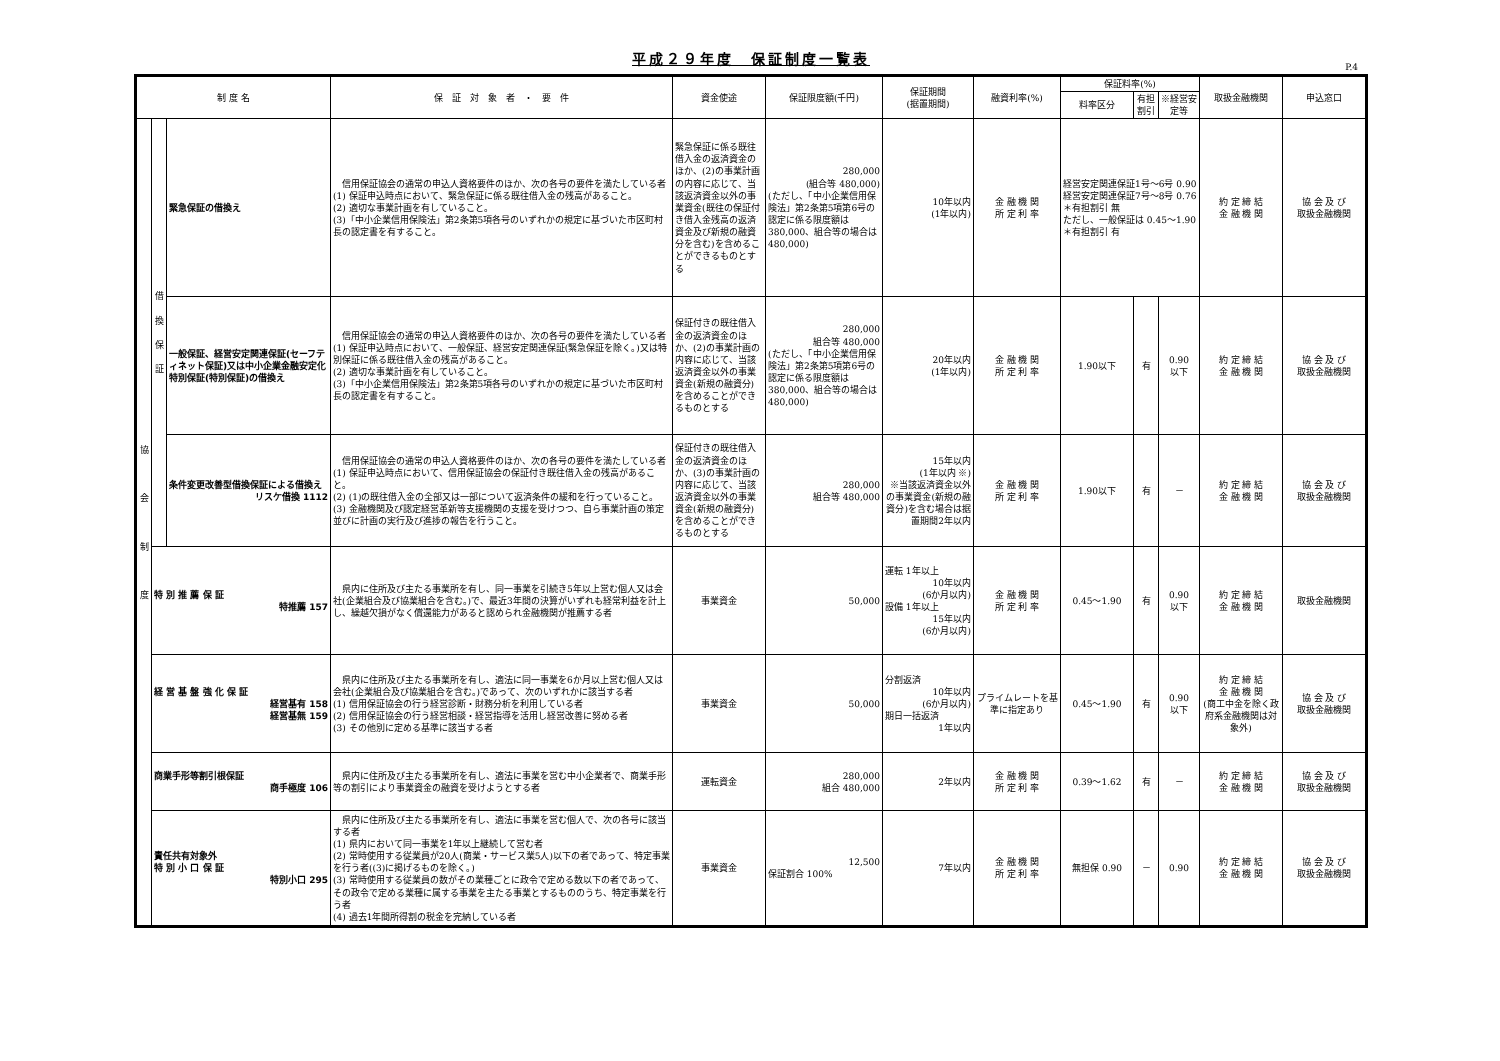平成２９年度　保証制度一覧表
P.4
| 制 度 名 | | | 保 証 対 象 者 ・ 要 件 | 資金使途 | 保証限度額(千円) | 保証期間 (据置期間) | 融資利率(%) | 保証料率(%) | | | 取扱金融機関 | 申込窓口 |
| --- | --- | --- | --- | --- | --- | --- | --- | --- | --- | --- | --- | --- |
| | | | | | | | | 料率区分 | 有担割引 | ※経営安定等 | | |
| 協 会 制 度 | 借 換 保 証 | 緊急保証の借換え | 信用保証協会の通常の申込人資格要件のほか、次の各号の要件を満たしている者 (1) 保証申込時点において、緊急保証に係る既往借入金の残高があること。 (2) 適切な事業計画を有していること。 (3)「中小企業信用保険法」第2条第5項各号のいずれかの規定に基づいた市区町村長の認定書を有すること。 | 緊急保証に係る既往借入金の返済資金のほか、(2)の事業計画の内容に応じて、当該返済資金以外の事業資金(既往の保証付き借入金残高の返済資金及び新規の融資分を含む)を含めることができるものとする | 280,000 (組合等 480,000) (ただし、「中小企業信用保険法」第2条第5項第6号の認定に係る限度額は380,000、組合等の場合は480,000) | 10年以内 (1年以内) | 金 融 機 関 所 定 利 率 | 経営安定関連保証1号～6号 0.90 経営安定関連保証7号～8号 0.76 ＊有担割引 無 ただし、一般保証は 0.45～1.90 ＊有担割引 有 | | | 約 定 締 結 金 融 機 関 | 協 会 及 び 取扱金融機関 |
| | | 一般保証、経営安定関連保証(セーフティネット保証)又は中小企業金融安定化特別保証(特別保証)の借換え | 信用保証協会の通常の申込人資格要件のほか、次の各号の要件を満たしている者 (1) 保証申込時点において、一般保証、経営安定関連保証(緊急保証を除く。)又は特別保証に係る既往借入金の残高があること。 (2) 適切な事業計画を有していること。 (3)「中小企業信用保険法」第2条第5項各号のいずれかの規定に基づいた市区町村長の認定書を有すること。 | 保証付きの既往借入金の返済資金のほか、(2)の事業計画の内容に応じて、当該返済資金以外の事業資金(新規の融資分)を含めることができるものとする | 280,000 組合等 480,000 (ただし、「中小企業信用保険法」第2条第5項第6号の認定に係る限度額は380,000、組合等の場合は480,000) | 20年以内 (1年以内) | 金 融 機 関 所 定 利 率 | 1.90以下 | 有 | 0.90 以下 | 約 定 締 結 金 融 機 関 | 協 会 及 び 取扱金融機関 |
| | | 条件変更改善型借換保証による借換え リスケ借換 1112 | 信用保証協会の通常の申込人資格要件のほか、次の各号の要件を満たしている者 (1) 保証申込時点において、信用保証協会の保証付き既往借入金の残高があること。 (2) (1)の既往借入金の全部又は一部について返済条件の緩和を行っていること。 (3) 金融機関及び認定経営革新等支援機関の支援を受けつつ、自ら事業計画の策定並びに計画の実行及び進捗の報告を行うこと。 | 保証付きの既往借入金の返済資金のほか、(3)の事業計画の内容に応じて、当該返済資金以外の事業資金(新規の融資分)を含めることができるものとする | 280,000 組合等 480,000 | 15年以内 (1年以内 ※) ※当該返済資金以外の事業資金(新規の融資分)を含む場合は据置期間2年以内 | 金 融 機 関 所 定 利 率 | 1.90以下 | 有 | － | 約 定 締 結 金 融 機 関 | 協 会 及 び 取扱金融機関 |
| | 特 別 推 薦 保 証 特推薦 157 | | 県内に住所及び主たる事業所を有し、同一事業を引続き5年以上営む個人又は会社(企業組合及び協業組合を含む。)で、最近3年間の決算がいずれも経常利益を計上し、繰越欠損がなく償還能力があると認められ金融機関が推薦する者 | 事業資金 | 50,000 | 運転 1年以上 10年以内 (6か月以内) 設備 1年以上 15年以内 (6か月以内) | 金 融 機 関 所 定 利 率 | 0.45～1.90 | 有 | 0.90 以下 | 約 定 締 結 金 融 機 関 | 取扱金融機関 |
| | 経 営 基 盤 強 化 保 証 経営基有 158 経営基無 159 | | 県内に住所及び主たる事業所を有し、適法に同一事業を6か月以上営む個人又は会社(企業組合及び協業組合を含む。)であって、次のいずれかに該当する者 (1) 信用保証協会の行う経営診断・財務分析を利用している者 (2) 信用保証協会の行う経営相談・経営指導を活用し経営改善に努める者 (3) その他別に定める基準に該当する者 | 事業資金 | 50,000 | 分割返済 10年以内 (6か月以内) 期日一括返済 1年以内 | プライムレートを基準に指定あり | 0.45～1.90 | 有 | 0.90 以下 | 約 定 締 結 金 融 機 関 (商工中金を除く政府系金融機関は対象外) | 協 会 及 び 取扱金融機関 |
| | 商業手形等割引根保証 商手極度 106 | | 県内に住所及び主たる事業所を有し、適法に事業を営む中小企業者で、商業手形等の割引により事業資金の融資を受けようとする者 | 運転資金 | 280,000 組合 480,000 | 2年以内 | 金 融 機 関 所 定 利 率 | 0.39～1.62 | 有 | － | 約 定 締 結 金 融 機 関 | 協 会 及 び 取扱金融機関 |
| | 責任共有対象外 特 別 小 口 保 証 特別小口 295 | | 県内に住所及び主たる事業所を有し、適法に事業を営む個人で、次の各号に該当する者 (1) 県内において同一事業を1年以上継続して営む者 (2) 常時使用する従業員が20人(商業・サービス業5人)以下の者であって、特定事業を行う者((3)に掲げるものを除く。) (3) 常時使用する従業員の数がその業種ごとに政令で定める数以下の者であって、その政令で定める業種に属する事業を主たる事業とするもののうち、特定事業を行う者 (4) 過去1年間所得割の税金を完納している者 | 事業資金 | 12,500 保証割合 100% | 7年以内 | 金 融 機 関 所 定 利 率 | 無担保 0.90 | － | 0.90 | 約 定 締 結 金 融 機 関 | 協 会 及 び 取扱金融機関 |